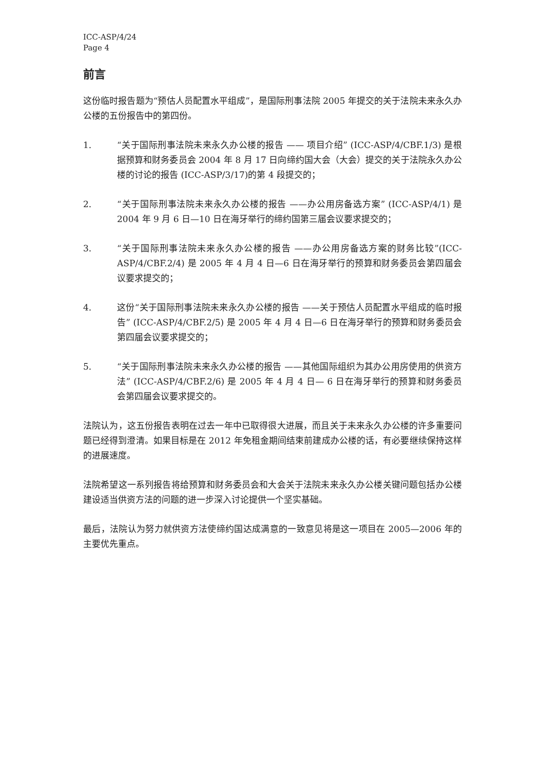ICC-ASP/4/24
Page 4
前言
这份临时报告题为“预估人员配置水平组成”，是国际刑事法院 2005 年提交的关于法院未来永久办公楼的五份报告中的第四份。
1. “关于国际刑事法院未来永久办公楼的报告 —— 项目介绍” (ICC-ASP/4/CBF.1/3) 是根据预算和财务委员会 2004 年 8 月 17 日向缔约国大会（大会）提交的关于法院永久办公楼的讨论的报告 (ICC-ASP/3/17)的第 4 段提交的；
2. “关于国际刑事法院未来永久办公楼的报告 ——办公用房备选方案” (ICC-ASP/4/1) 是 2004 年 9 月 6 日—10 日在海牙举行的缔约国第三届会议要求提交的；
3. “关于国际刑事法院未来永久办公楼的报告 ——办公用房备选方案的财务比较”(ICC-ASP/4/CBF.2/4) 是 2005 年 4 月 4 日—6 日在海牙举行的预算和财务委员会第四届会议要求提交的；
4. 这份“关于国际刑事法院未来永久办公楼的报告 ——关于预估人员配置水平组成的临时报告” (ICC-ASP/4/CBF.2/5) 是 2005 年 4 月 4 日—6 日在海牙举行的预算和财务委员会第四届会议要求提交的；
5. “关于国际刑事法院未来永久办公楼的报告 ——其他国际组织为其办公用房使用的供资方法” (ICC-ASP/4/CBF.2/6) 是 2005 年 4 月 4 日— 6 日在海牙举行的预算和财务委员会第四届会议要求提交的。
法院认为，这五份报告表明在过去一年中已取得很大进展，而且关于未来永久办公楼的许多重要问题已经得到澄清。如果目标是在 2012 年免租金期间结束前建成办公楼的话，有必要继续保持这样的进展速度。
法院希望这一系列报告将给预算和财务委员会和大会关于法院未来永久办公楼关键问题包括办公楼建设适当供资方法的问题的进一步深入讨论提供一个坚实基础。
最后，法院认为努力就供资方法使缔约国达成满意的一致意见将是这一项目在 2005—2006 年的主要优先重点。